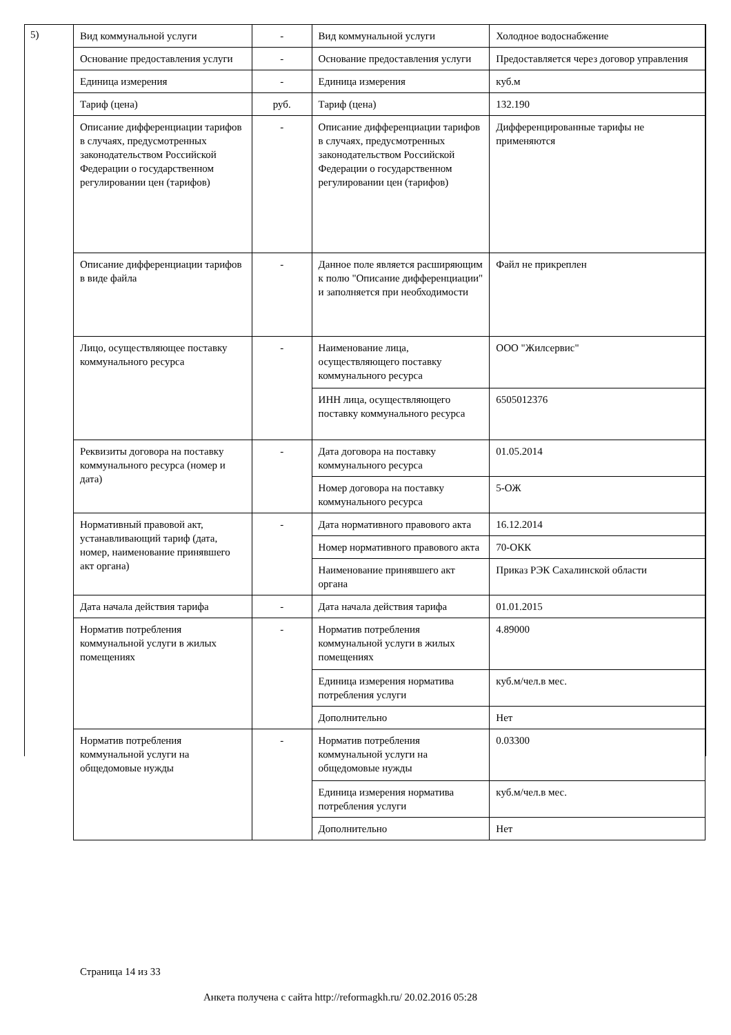5)
| Вид коммунальной услуги | - | Вид коммунальной услуги | Холодное водоснабжение |
| Основание предоставления услуги | - | Основание предоставления услуги | Предоставляется через договор управления |
| Единица измерения | - | Единица измерения | куб.м |
| Тариф (цена) | руб. | Тариф (цена) | 132.190 |
| Описание дифференциации тарифов в случаях, предусмотренных законодательством Российской Федерации о государственном регулировании цен (тарифов) | - | Описание дифференциации тарифов в случаях, предусмотренных законодательством Российской Федерации о государственном регулировании цен (тарифов) | Дифференцированные тарифы не применяются |
| Описание дифференциации тарифов в виде файла | - | Данное поле является расширяющим к полю "Описание дифференциации" и заполняется при необходимости | Файл не прикреплен |
| Лицо, осуществляющее поставку коммунального ресурса | - | Наименование лица, осуществляющего поставку коммунального ресурса | ООО "Жилсервис" |
| | | ИНН лица, осуществляющего поставку коммунального ресурса | 6505012376 |
| Реквизиты договора на поставку коммунального ресурса (номер и дата) | - | Дата договора на поставку коммунального ресурса | 01.05.2014 |
| | | Номер договора на поставку коммунального ресурса | 5-ОЖ |
| Нормативный правовой акт, устанавливающий тариф (дата, номер, наименование принявшего акт органа) | - | Дата нормативного правового акта | 16.12.2014 |
| | | Номер нормативного правового акта | 70-ОКК |
| | | Наименование принявшего акт органа | Приказ РЭК Сахалинской области |
| Дата начала действия тарифа | - | Дата начала действия тарифа | 01.01.2015 |
| Норматив потребления коммунальной услуги в жилых помещениях | - | Норматив потребления коммунальной услуги в жилых помещениях | 4.89000 |
| | | Единица измерения норматива потребления услуги | куб.м/чел.в мес. |
| | | Дополнительно | Нет |
| Норматив потребления коммунальной услуги на общедомовые нужды | - | Норматив потребления коммунальной услуги на общедомовые нужды | 0.03300 |
| | | Единица измерения норматива потребления услуги | куб.м/чел.в мес. |
| | | Дополнительно | Нет |
Страница 14 из 33
Анкета получена с сайта http://reformagkh.ru/ 20.02.2016 05:28